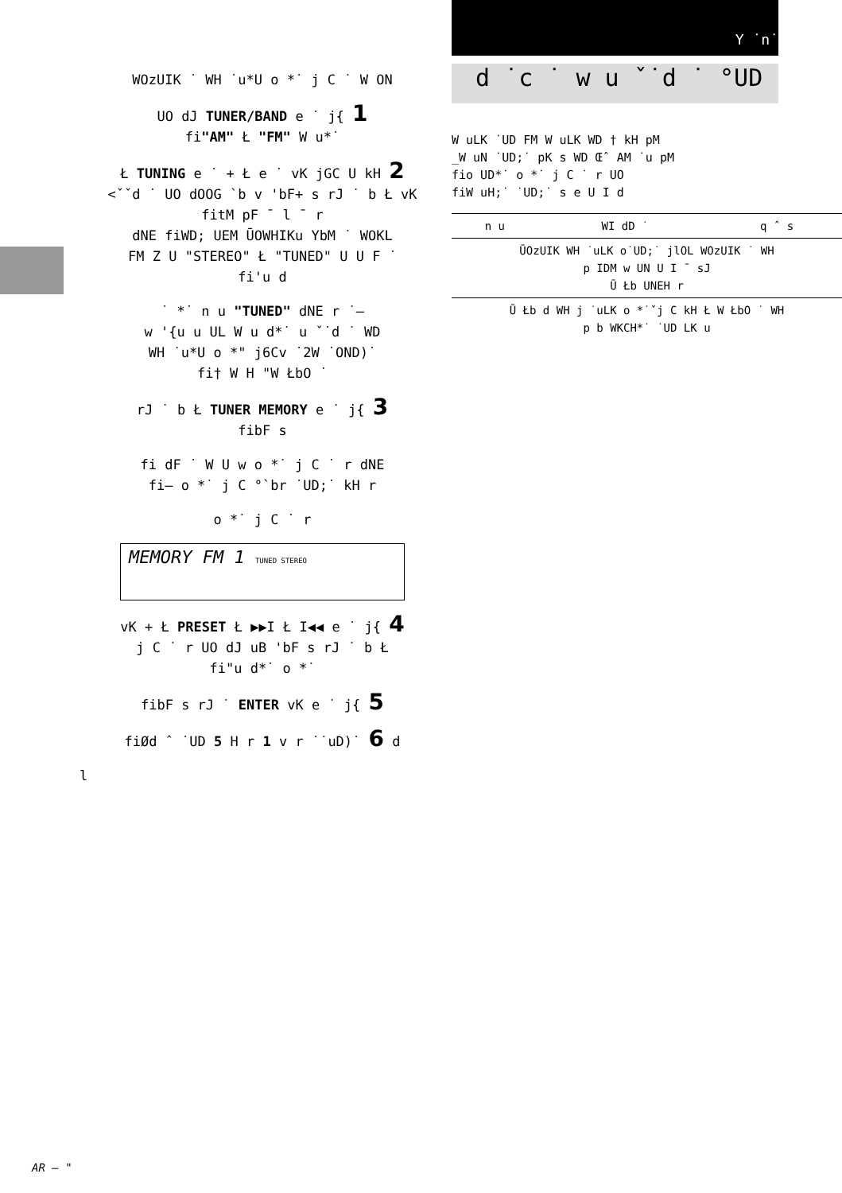Y ˙n˙
d ˙c ˙ w u ˇ˙d ˙ °UD
WOzUIK ˙ WH ˙u*U o *˙ j C ˙ W ON
UO dJ TUNER/BAND e ˙ j{ 1
fi"AM" Ł "FM" W u*˙
Ł TUNING e ˙ + Ł e ˙ vK jGC U kH 2
<ˇˇd ˙ UO dOOG `b v 'bF+ s rJ ˙ b Ł vK
fitM pF ˉ l ˉ r
dNE fiWD; UEM ŪOWHIKu YbM ˙ WOKL
FM Z U "STEREO" Ł "TUNED" U U F ˙
fi'u d
˙ *˙ n u "TUNED" dNE r ˙–
w '{u u UL W u d*˙ u ˇ˙d ˙ WD
WH ˙u*U o *" j6Cv ˙2W ˙OND)˙
fi† W H "W ŁbO ˙
rJ ˙ b Ł TUNER MEMORY e ˙ j{ 3
fibF s
fi dF ˙ W U w o *˙ j C ˙ r dNE
fi– o *˙ j C °`br ˙UD;˙ kH r
o *˙ j C ˙ r
MEMORY FM 1 TUNED STEREO
vK + Ł PRESET Ł ▶▶I Ł I◀◀ e ˙ j{ 4
j C ˙ r UO dJ uB 'bF s rJ ˙ b Ł
fi"u d*˙ o *˙
fibF s rJ ˙ ENTER vK e ˙ j{ 5
fiØd ˆ ˙UD 5 H r 1 v r ˙˙uD)˙ 6 d
l
W uLK ˙UD FM W uLK WD † kH pM
_W uN ˙UD;˙ pK s WD Œˆ AM ˙u pM
fio UD*˙ o *˙ j C ˙ r UO
fiW uH;˙ ˙UD;˙ s e U I d
| n u | WI dD ˙ | q ˆ s |
| ŪOzUIK WH ˙uLK o˙UD;˙ jlOL WOzUIK ˙ WH p IDM w UN U I ˉ sJ Ū Łb UNEH r | | |
| Ū Łb d WH j ˙uLK o *˙ˇj C kH Ł W ŁbO ˙ WH p b WKCH*˙ ˙UD LK u | | |
AR — "